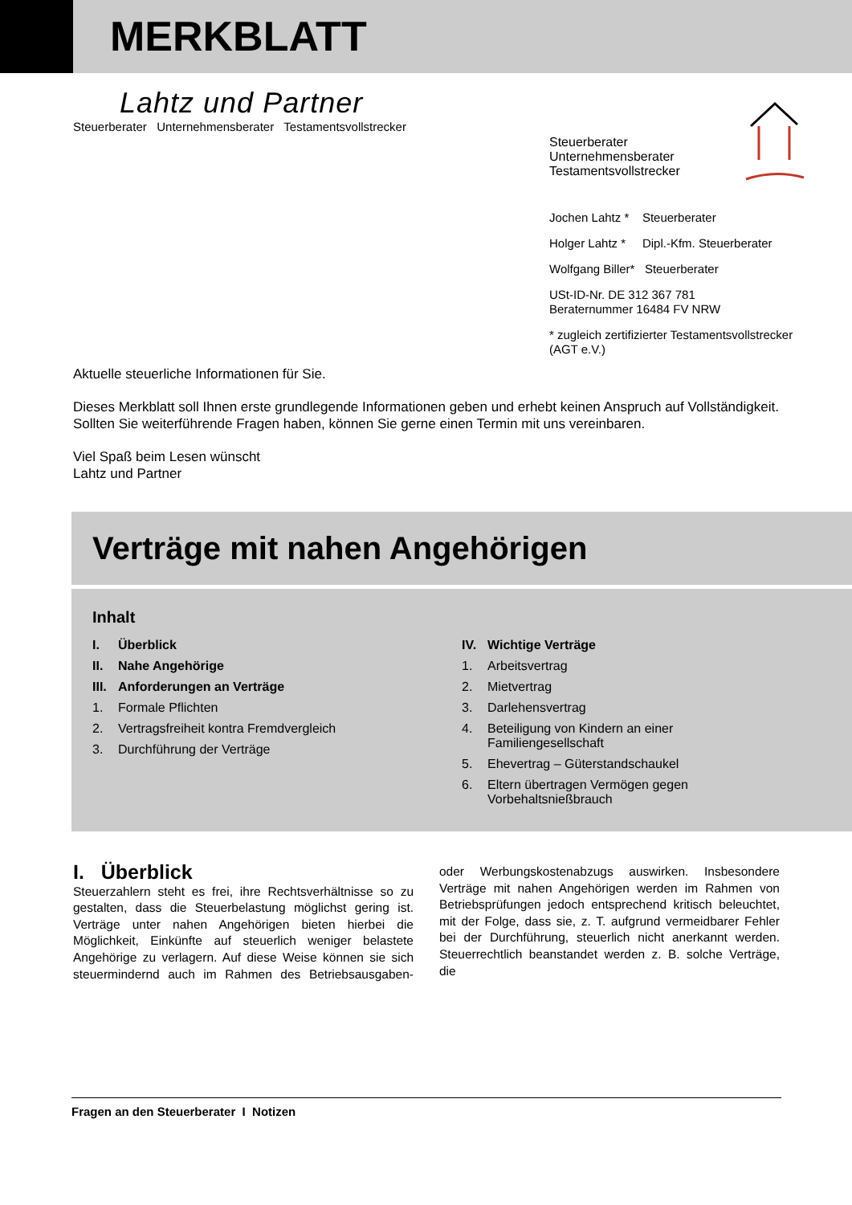MERKBLATT
Lahtz und Partner
Steuerberater Unternehmensberater Testamentsvollstrecker
Steuerberater
Unternehmensberater
Testamentsvollstrecker
Jochen Lahtz * Steuerberater
Holger Lahtz * Dipl.-Kfm. Steuerberater
Wolfgang Biller* Steuerberater
USt-ID-Nr. DE 312 367 781
Beraternummer 16484 FV NRW
* zugleich zertifizierter Testamentsvollstrecker
(AGT e.V.)
Aktuelle steuerliche Informationen für Sie.
Dieses Merkblatt soll Ihnen erste grundlegende Informationen geben und erhebt keinen Anspruch auf Vollständigkeit. Sollten Sie weiterführende Fragen haben, können Sie gerne einen Termin mit uns vereinbaren.
Viel Spaß beim Lesen wünscht
Lahtz und Partner
Verträge mit nahen Angehörigen
Inhalt
I. Überblick
II. Nahe Angehörige
III. Anforderungen an Verträge
1. Formale Pflichten
2. Vertragsfreiheit kontra Fremdvergleich
3. Durchführung der Verträge
IV. Wichtige Verträge
1. Arbeitsvertrag
2. Mietvertrag
3. Darlehensvertrag
4. Beteiligung von Kindern an einer
Familiengesellschaft
5. Ehevertrag – Güterstandschaukel
6. Eltern übertragen Vermögen gegen
Vorbehaltsnießbrauch
I. Überblick
Steuerzahlern steht es frei, ihre Rechtsverhältnisse so zu gestalten, dass die Steuerbelastung möglichst gering ist. Verträge unter nahen Angehörigen bieten hierbei die Möglichkeit, Einkünfte auf steuerlich weniger belastete Angehörige zu verlagern. Auf diese Weise können sie sich steuermindernd auch im Rahmen des Betriebsausgaben- oder Werbungskostenabzugs auswirken. Insbesondere Verträge mit nahen Angehörigen werden im Rahmen von Betriebsprüfungen jedoch entsprechend kritisch beleuchtet, mit der Folge, dass sie, z. T. aufgrund vermeidbarer Fehler bei der Durchführung, steuerlich nicht anerkannt werden. Steuerrechtlich beanstandet werden z. B. solche Verträge, die
Fragen an den Steuerberater I Notizen